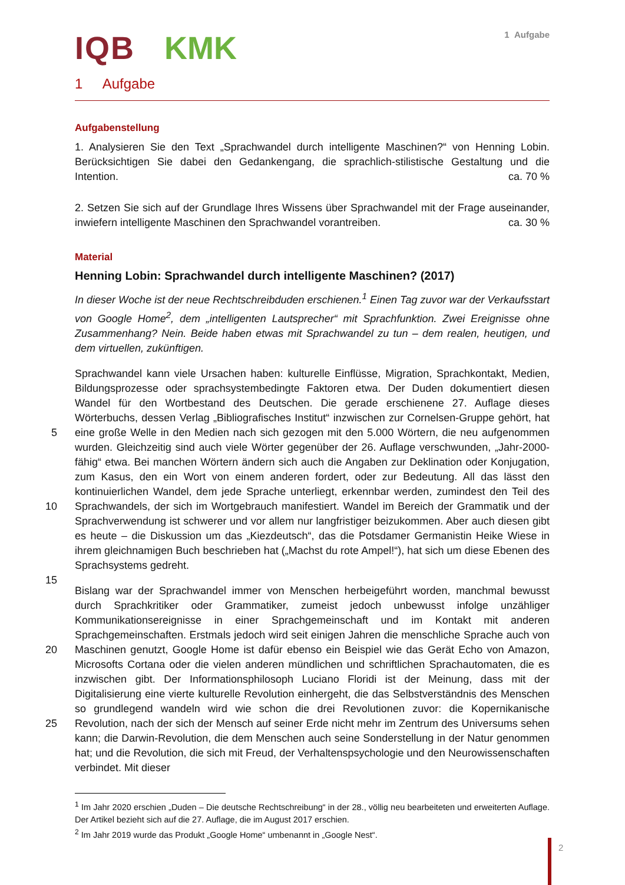IQB KMK
1 Aufgabe
1 Aufgabe
Aufgabenstellung
1. Analysieren Sie den Text „Sprachwandel durch intelligente Maschinen?“ von Henning Lobin. Berücksichtigen Sie dabei den Gedankengang, die sprachlich-stilistische Gestaltung und die Intention. ca. 70 %
2. Setzen Sie sich auf der Grundlage Ihres Wissens über Sprachwandel mit der Frage auseinander, inwiefern intelligente Maschinen den Sprachwandel vorantreiben. ca. 30 %
Material
Henning Lobin: Sprachwandel durch intelligente Maschinen? (2017)
In dieser Woche ist der neue Rechtschreibduden erschienen.<sup>1</sup> Einen Tag zuvor war der Verkaufsstart von Google Home<sup>2</sup>, dem „intelligenten Lautsprecher“ mit Sprachfunktion. Zwei Ereignisse ohne Zusammenhang? Nein. Beide haben etwas mit Sprachwandel zu tun – dem realen, heutigen, und dem virtuellen, zukünftigen.
Sprachwandel kann viele Ursachen haben: kulturelle Einflüsse, Migration, Sprachkontakt, Medien, Bildungsprozesse oder sprachsystembedingte Faktoren etwa. Der Duden dokumentiert diesen Wandel für den Wortbestand des Deutschen. Die gerade erschienene 27. Auflage dieses Wörterbuchs, dessen Verlag „Bibliografisches Institut“ inzwischen zur
5
Cornelsen-Gruppe gehört, hat eine große Welle in den Medien nach sich gezogen mit den 5.000 Wörtern, die neu aufgenommen wurden. Gleichzeitig sind auch viele Wörter gegenüber der 26. Auflage verschwunden, „Jahr-2000-fähig“ etwa. Bei manchen Wörtern ändern sich auch die Angaben zur Deklination oder Konjugation, zum Kasus, den ein Wort von einem anderen fordert, oder zur Bedeutung. All das lässt den kontinuierlichen Wandel, dem jede
10
Sprache unterliegt, erkennbar werden, zumindest den Teil des Sprachwandels, der sich im Wortgebrauch manifestiert. Wandel im Bereich der Grammatik und der Sprachverwendung ist schwerer und vor allem nur langfristiger beizukommen. Aber auch diesen gibt es heute – die Diskussion um das „Kiezdeutsch“, das die Potsdamer Germanistin Heike Wiese in ihrem gleichnamigen Buch beschrieben hat („Machst du rote Ampel!“), hat sich um diese Ebenen
15
des Sprachsystems gedreht.
Bislang war der Sprachwandel immer von Menschen herbeigeführt worden, manchmal bewusst durch Sprachkritiker oder Grammatiker, zumeist jedoch unbewusst infolge unzähliger Kommunikationsereignisse in einer Sprachgemeinschaft und im Kontakt mit anderen Sprachgemeinschaften. Erstmals jedoch wird seit einigen Jahren die menschliche Sprache
20
auch von Maschinen genutzt, Google Home ist dafür ebenso ein Beispiel wie das Gerät Echo von Amazon, Microsofts Cortana oder die vielen anderen mündlichen und schriftlichen Sprachautomaten, die es inzwischen gibt. Der Informationsphilosoph Luciano Floridi ist der Meinung, dass mit der Digitalisierung eine vierte kulturelle Revolution einhergeht, die das Selbstverständnis des Menschen so grundlegend wandeln wird wie schon die drei
25
Revolutionen zuvor: die Kopernikanische Revolution, nach der sich der Mensch auf seiner Erde nicht mehr im Zentrum des Universums sehen kann; die Darwin-Revolution, die dem Menschen auch seine Sonderstellung in der Natur genommen hat; und die Revolution, die sich mit Freud, der Verhaltenspsychologie und den Neurowissenschaften verbindet. Mit dieser
<sup>1</sup> Im Jahr 2020 erschien „Duden – Die deutsche Rechtschreibung“ in der 28., völlig neu bearbeiteten und erweiterten Auflage. Der Artikel bezieht sich auf die 27. Auflage, die im August 2017 erschien.
<sup>2</sup> Im Jahr 2019 wurde das Produkt „Google Home“ umbenannt in „Google Nest“.
2